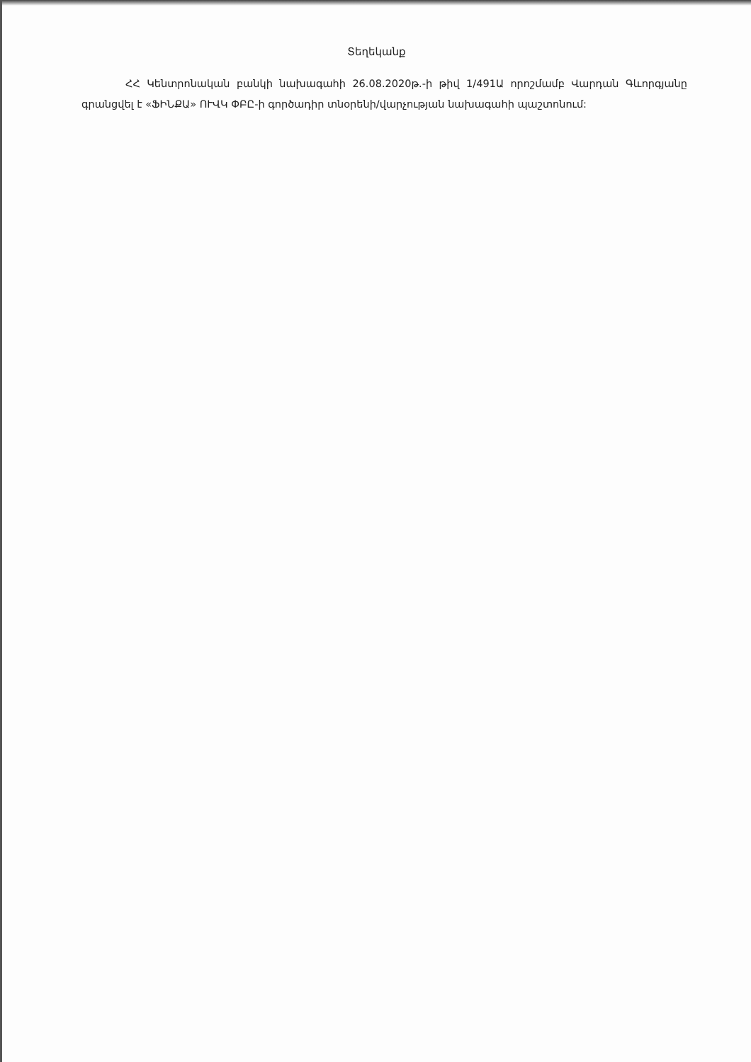Տեղեկանք
ՀՀ Կենտրոնական բանկի նախագահի 26.08.2020թ.-ի թիվ 1/491Ա որոշմամբ Վարդան Գևորգյանը գրանցվել է «ՖԻՆՔԱ» ՈՒՎԿ ՓԲԸ-ի գործադիր տնօրենի/վարչության նախագահի պաշտոնում: